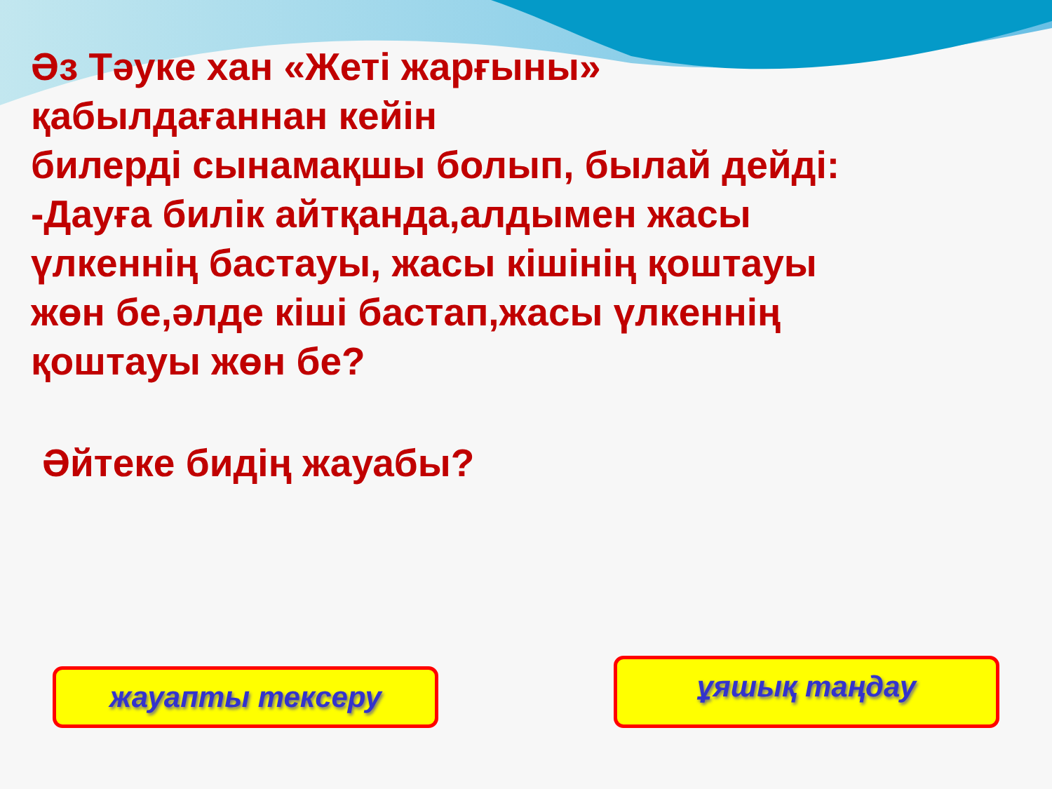Әз Тәуке хан «Жеті жарғыны»
қабылдағаннан кейін
билерді сынамақшы болып, былай дейді:
-Дауға билік айтқанда,алдымен жасы
үлкеннің бастауы, жасы кішінің қоштауы
жөн бе,әлде кіші бастап,жасы үлкеннің
қоштауы жөн бе?
Әйтеке бидің жауабы?
жауапты тексеру
ұяшық таңдау